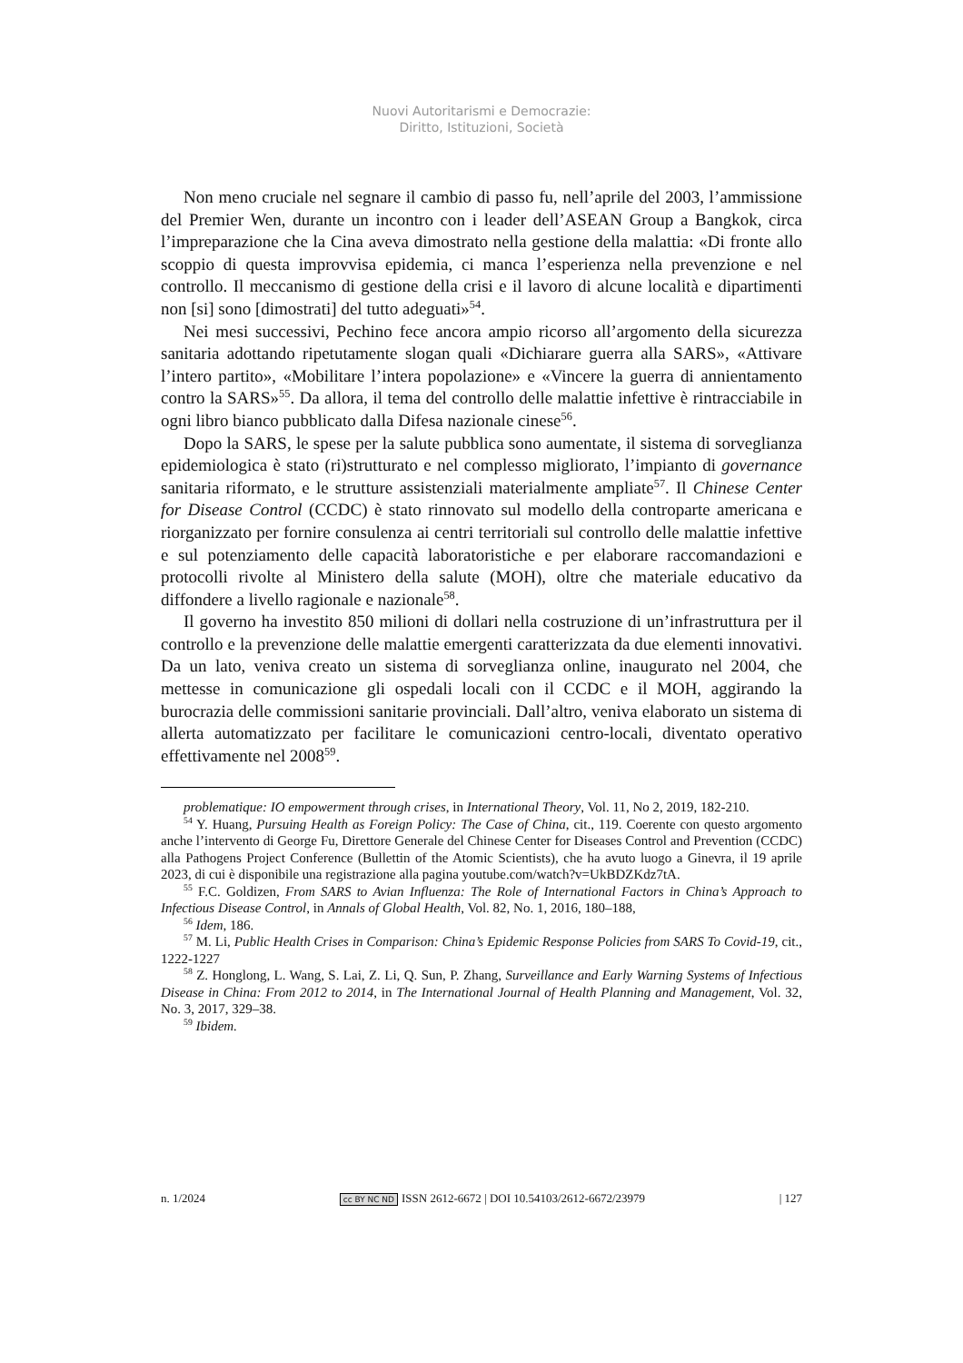Nuovi Autoritarismi e Democrazie:
Diritto, Istituzioni, Società
Non meno cruciale nel segnare il cambio di passo fu, nell’aprile del 2003, l’ammissione del Premier Wen, durante un incontro con i leader dell’ASEAN Group a Bangkok, circa l’impreparazione che la Cina aveva dimostrato nella gestione della malattia: «Di fronte allo scoppio di questa improvvisa epidemia, ci manca l’esperienza nella prevenzione e nel controllo. Il meccanismo di gestione della crisi e il lavoro di alcune località e dipartimenti non [si] sono [dimostrati] del tutto adeguati»<sup>54</sup>.
Nei mesi successivi, Pechino fece ancora ampio ricorso all’argomento della sicurezza sanitaria adottando ripetutamente slogan quali «Dichiarare guerra alla SARS», «Attivare l’intero partito», «Mobilitare l’intera popolazione» e «Vincere la guerra di annientamento contro la SARS»<sup>55</sup>. Da allora, il tema del controllo delle malattie infettive è rintracciabile in ogni libro bianco pubblicato dalla Difesa nazionale cinese<sup>56</sup>.
Dopo la SARS, le spese per la salute pubblica sono aumentate, il sistema di sorveglianza epidemiologica è stato (ri)strutturato e nel complesso migliorato, l’impianto di governance sanitaria riformato, e le strutture assistenziali materialmente ampliate<sup>57</sup>. Il Chinese Center for Disease Control (CCDC) è stato rinnovato sul modello della controparte americana e riorganizzato per fornire consulenza ai centri territoriali sul controllo delle malattie infettive e sul potenziamento delle capacità laboratoristiche e per elaborare raccomandazioni e protocolli rivolte al Ministero della salute (MOH), oltre che materiale educativo da diffondere a livello ragionale e nazionale<sup>58</sup>.
Il governo ha investito 850 milioni di dollari nella costruzione di un’infrastruttura per il controllo e la prevenzione delle malattie emergenti caratterizzata da due elementi innovativi. Da un lato, veniva creato un sistema di sorveglianza online, inaugurato nel 2004, che mettesse in comunicazione gli ospedali locali con il CCDC e il MOH, aggirando la burocrazia delle commissioni sanitarie provinciali. Dall’altro, veniva elaborato un sistema di allerta automatizzato per facilitare le comunicazioni centro-locali, diventato operativo effettivamente nel 2008<sup>59</sup>.
problematique: IO empowerment through crises, in International Theory, Vol. 11, No 2, 2019, 182-210.
<sup>54</sup> Y. Huang, Pursuing Health as Foreign Policy: The Case of China, cit., 119. Coerente con questo argomento anche l’intervento di George Fu, Direttore Generale del Chinese Center for Diseases Control and Prevention (CCDC) alla Pathogens Project Conference (Bullettin of the Atomic Scientists), che ha avuto luogo a Ginevra, il 19 aprile 2023, di cui è disponibile una registrazione alla pagina youtube.com/watch?v=UkBDZKdz7tA.
<sup>55</sup> F.C. Goldizen, From SARS to Avian Influenza: The Role of International Factors in China’s Approach to Infectious Disease Control, in Annals of Global Health, Vol. 82, No. 1, 2016, 180–188,
<sup>56</sup> Idem, 186.
<sup>57</sup> M. Li, Public Health Crises in Comparison: China’s Epidemic Response Policies from SARS To Covid-19, cit., 1222-1227
<sup>58</sup> Z. Honglong, L. Wang, S. Lai, Z. Li, Q. Sun, P. Zhang, Surveillance and Early Warning Systems of Infectious Disease in China: From 2012 to 2014, in The International Journal of Health Planning and Management, Vol. 32, No. 3, 2017, 329–38.
<sup>59</sup> Ibidem.
n. 1/2024 cc BY NC ND ISSN 2612-6672 | DOI 10.54103/2612-6672/23979 | 127